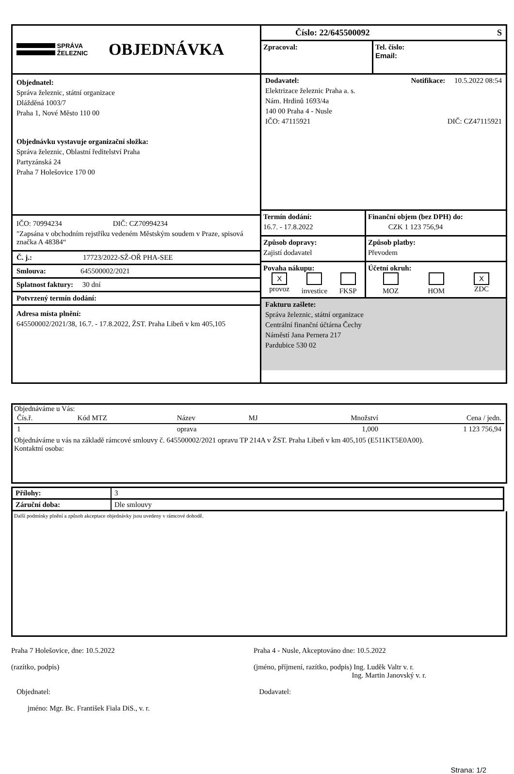SPRÁVA
ŽELEZNIC
OBJEDNÁVKA
Objednatel:
Správa železnic, státní organizace
Dlážděná 1003/7
Praha 1, Nové Město 110 00
Objednávku vystavuje organizační složka:
Správa železnic, Oblastní ředitelství Praha
Partyzánská 24
Praha 7 Holešovice 170 00
IČO: 70994234 DIČ: CZ70994234
"Zapsána v obchodním rejstříku vedeném Městským soudem v Praze, spisová značka A 48384“
Č. j.: 17723/2022-SŽ-OŘ PHA-SEE
Smlouva: 645500002/2021
Splatnost faktury: 30 dní
Potvrzený termín dodání:
Adresa místa plnění:
645500002/2021/38, 16.7. - 17.8.2022, ŽST. Praha Libeň v km 405,105
Číslo: 22/645500092 S
Zpracoval: Tel. číslo:
Email:
Dodavatel: Notifikace: 10.5.2022 08:54
Elektrizace železnic Praha a. s.
Nám. Hrdinů 1693/4a
140 00 Praha 4 - Nusle
IČO: 47115921 DIČ: CZ47115921
Termín dodání:
16.7. - 17.8.2022
Finanční objem (bez DPH) do:
CZK 1 123 756,94
Způsob dopravy:
Zajistí dodavatel
Způsob platby:
Převodem
Povaha nákupu:
X
provoz
investice
FKSP
Účetní okruh:
MOZ
HOM
X
ZDC
Fakturu zašlete:
Správa železnic, státní organizace
Centrální finanční účtárna Čechy
Náměstí Jana Pernera 217
Pardubice 530 02
Objednáváme u Vás:
| Čís.ř. | Kód MTZ | Název | MJ | Množství | Cena / jedn. |
| --- | --- | --- | --- | --- | --- |
| 1 | | oprava | | 1,000 | 1 123 756,94 |
Objednáváme u vás na základě rámcové smlouvy č. 645500002/2021 opravu TP 214A v ŽST. Praha Libeň v km 405,105 (E511KT5E0A00).
Kontaktní osoba:
| Přílohy: | 3 |
| Záruční doba: | Dle smlouvy |
Další podmínky plnění a způsob akceptace objednávky jsou uvedeny v rámcové dohodě.
Praha 7 Holešovice, dne: 10.5.2022
(razítko, podpis)
Objednatel:
jméno: Mgr. Bc. František Fiala DiS., v. r.
Praha 4 - Nusle, Akceptováno dne: 10.5.2022
(jméno, příjmení, razítko, podpis) Ing. Luděk Valtr v. r.
Ing. Martin Janovský v. r.
Dodavatel:
Strana: 1/2